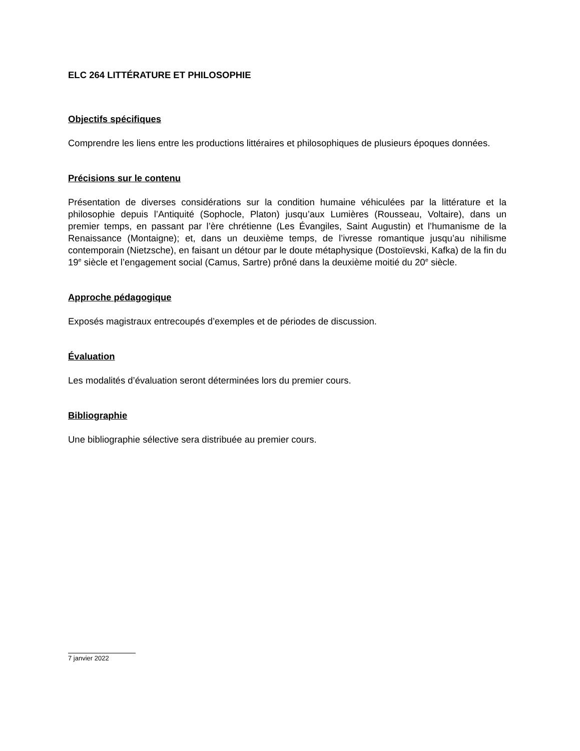ELC 264 LITTÉRATURE ET PHILOSOPHIE
Objectifs spécifiques
Comprendre les liens entre les productions littéraires et philosophiques de plusieurs époques données.
Précisions sur le contenu
Présentation de diverses considérations sur la condition humaine véhiculées par la littérature et la philosophie depuis l’Antiquité (Sophocle, Platon) jusqu’aux Lumières (Rousseau, Voltaire), dans un premier temps, en passant par l’ère chrétienne (Les Évangiles, Saint Augustin) et l’humanisme de la Renaissance (Montaigne); et, dans un deuxième temps, de l’ivresse romantique jusqu’au nihilisme contemporain (Nietzsche), en faisant un détour par le doute métaphysique (Dostoïevski, Kafka) de la fin du 19<sup>e</sup> siècle et l’engagement social (Camus, Sartre) prôné dans la deuxième moitié du 20<sup>e</sup> siècle.
Approche pédagogique
Exposés magistraux entrecoupés d’exemples et de périodes de discussion.
Évaluation
Les modalités d’évaluation seront déterminées lors du premier cours.
Bibliographie
Une bibliographie sélective sera distribuée au premier cours.
7 janvier 2022